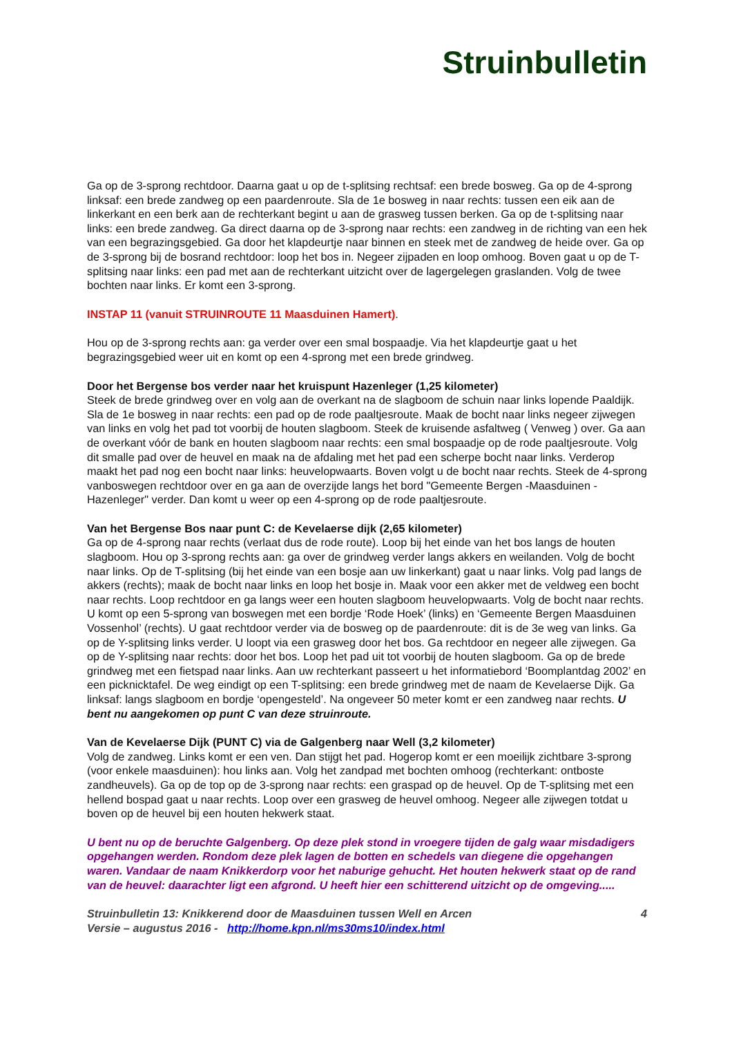Struinbulletin
Ga op de 3-sprong rechtdoor. Daarna gaat u op de t-splitsing rechtsaf: een brede bosweg. Ga op de 4-sprong linksaf: een brede zandweg op een paardenroute. Sla de 1e bosweg in naar rechts: tussen een eik aan de linkerkant en een berk aan de rechterkant begint u aan de grasweg tussen berken. Ga op de t-splitsing naar links: een brede zandweg. Ga direct daarna op de 3-sprong naar rechts: een zandweg in de richting van een hek van een begrazingsgebied. Ga door het klapdeurtje naar binnen en steek met de zandweg de heide over. Ga op de 3-sprong bij de bosrand rechtdoor: loop het bos in. Negeer zijpaden en loop omhoog. Boven gaat u op de T-splitsing naar links: een pad met aan de rechterkant uitzicht over de lagergelegen graslanden. Volg de twee bochten naar links. Er komt een 3-sprong.
INSTAP 11 (vanuit STRUINROUTE 11 Maasduinen Hamert).
Hou op de 3-sprong rechts aan: ga verder over een smal bospaadje. Via het klapdeurtje gaat u het begrazingsgebied weer uit en komt op een 4-sprong met een brede grindweg.
Door het Bergense bos verder naar het kruispunt Hazenleger (1,25 kilometer)
Steek de brede grindweg over en volg aan de overkant na de slagboom de schuin naar links lopende Paaldijk. Sla de 1e bosweg in naar rechts: een pad op de rode paaltjesroute. Maak de bocht naar links negeer zijwegen van links en volg het pad tot voorbij de houten slagboom. Steek de kruisende asfaltweg ( Venweg ) over. Ga aan de overkant vóór de bank en houten slagboom naar rechts: een smal bospaadje op de rode paaltjesroute. Volg dit smalle pad over de heuvel en maak na de afdaling met het pad een scherpe bocht naar links. Verderop maakt het pad nog een bocht naar links: heuvelopwaarts. Boven volgt u de bocht naar rechts. Steek de 4-sprong vanboswegen rechtdoor over en ga aan de overzijde langs het bord "Gemeente Bergen -Maasduinen - Hazenleger" verder. Dan komt u weer op een 4-sprong op de rode paaltjesroute.
Van het Bergense Bos naar punt C: de Kevelaerse dijk (2,65 kilometer)
Ga op de 4-sprong naar rechts (verlaat dus de rode route). Loop bij het einde van het bos langs de houten slagboom. Hou op 3-sprong rechts aan: ga over de grindweg verder langs akkers en weilanden. Volg de bocht naar links. Op de T-splitsing (bij het einde van een bosje aan uw linkerkant) gaat u naar links. Volg pad langs de akkers (rechts); maak de bocht naar links en loop het bosje in. Maak voor een akker met de veldweg een bocht naar rechts. Loop rechtdoor en ga langs weer een houten slagboom heuvelopwaarts. Volg de bocht naar rechts. U komt op een 5-sprong van boswegen met een bordje ‘Rode Hoek’ (links) en ‘Gemeente Bergen Maasduinen Vossenhol’ (rechts). U gaat rechtdoor verder via de bosweg op de paardenroute: dit is de 3e weg van links. Ga op de Y-splitsing links verder. U loopt via een grasweg door het bos. Ga rechtdoor en negeer alle zijwegen. Ga op de Y-splitsing naar rechts: door het bos. Loop het pad uit tot voorbij de houten slagboom. Ga op de brede grindweg met een fietspad naar links. Aan uw rechterkant passeert u het informatiebord ‘Boomplantdag 2002’ en een picknicktafel. De weg eindigt op een T-splitsing: een brede grindweg met de naam de Kevelaerse Dijk. Ga linksaf: langs slagboom en bordje ‘opengesteld’. Na ongeveer 50 meter komt er een zandweg naar rechts. U bent nu aangekomen op punt C van deze struinroute.
Van de Kevelaerse Dijk (PUNT C) via de Galgenberg naar Well (3,2 kilometer)
Volg de zandweg. Links komt er een ven. Dan stijgt het pad. Hogerop komt er een moeilijk zichtbare 3-sprong (voor enkele maasduinen): hou links aan. Volg het zandpad met bochten omhoog (rechterkant: ontboste zandheuvels). Ga op de top op de 3-sprong naar rechts: een graspad op de heuvel. Op de T-splitsing met een hellend bospad gaat u naar rechts. Loop over een grasweg de heuvel omhoog. Negeer alle zijwegen totdat u boven op de heuvel bij een houten hekwerk staat.
U bent nu op de beruchte Galgenberg. Op deze plek stond in vroegere tijden de galg waar misdadigers opgehangen werden. Rondom deze plek lagen de botten en schedels van diegene die opgehangen waren. Vandaar de naam Knikkerdorp voor het naburige gehucht. Het houten hekwerk staat op de rand van de heuvel: daarachter ligt een afgrond. U heeft hier een schitterend uitzicht op de omgeving.....
Struinbulletin 13: Knikkerend door de Maasduinen tussen Well en Arcen 4
Versie – augustus 2016 - http://home.kpn.nl/ms30ms10/index.html